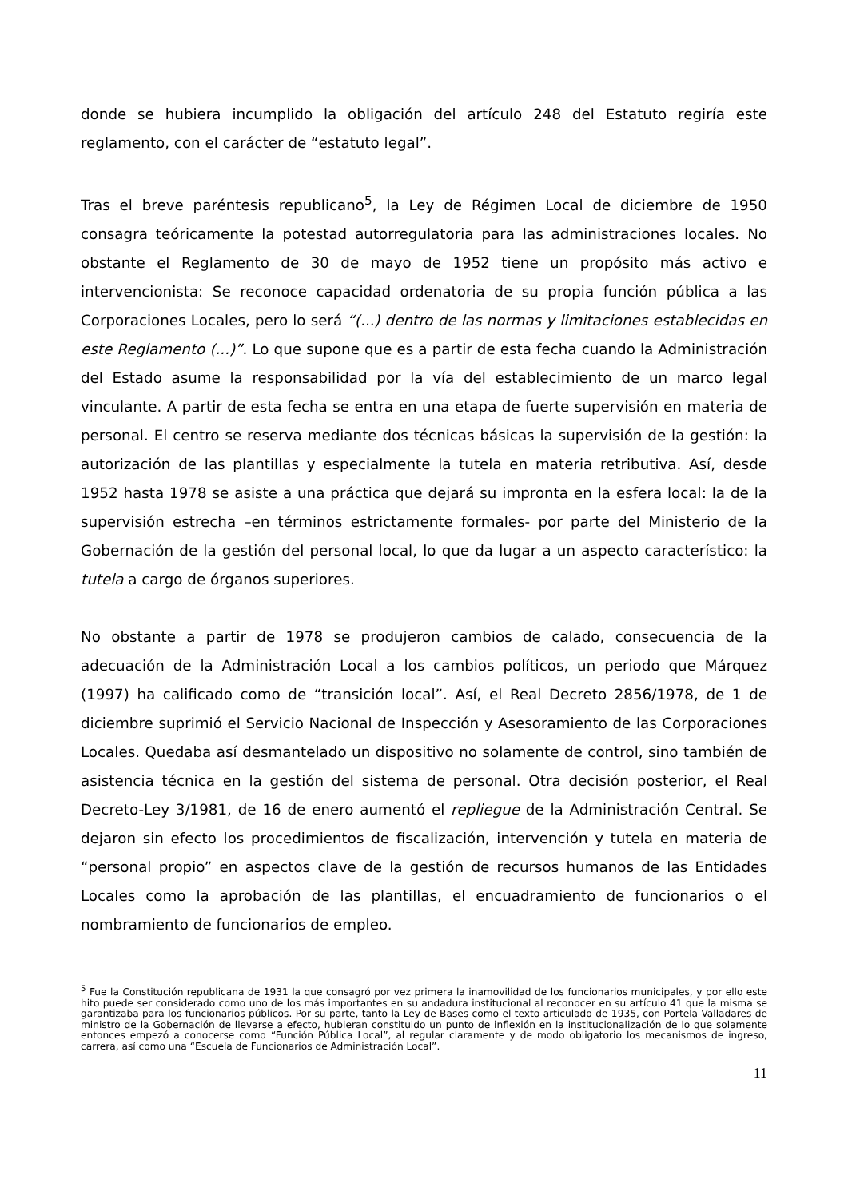donde se hubiera incumplido la obligación del artículo 248 del Estatuto regiría este reglamento, con el carácter de “estatuto legal”.
Tras el breve paréntesis republicano<sup>5</sup>, la Ley de Régimen Local de diciembre de 1950 consagra teóricamente la potestad autorregulatoria para las administraciones locales. No obstante el Reglamento de 30 de mayo de 1952 tiene un propósito más activo e intervencionista: Se reconoce capacidad ordenatoria de su propia función pública a las Corporaciones Locales, pero lo será “(...) dentro de las normas y limitaciones establecidas en este Reglamento (...)”. Lo que supone que es a partir de esta fecha cuando la Administración del Estado asume la responsabilidad por la vía del establecimiento de un marco legal vinculante. A partir de esta fecha se entra en una etapa de fuerte supervisión en materia de personal. El centro se reserva mediante dos técnicas básicas la supervisión de la gestión: la autorización de las plantillas y especialmente la tutela en materia retributiva. Así, desde 1952 hasta 1978 se asiste a una práctica que dejará su impronta en la esfera local: la de la supervisión estrecha –en términos estrictamente formales- por parte del Ministerio de la Gobernación de la gestión del personal local, lo que da lugar a un aspecto característico: la tutela a cargo de órganos superiores.
No obstante a partir de 1978 se produjeron cambios de calado, consecuencia de la adecuación de la Administración Local a los cambios políticos, un periodo que Márquez (1997) ha calificado como de “transición local”. Así, el Real Decreto 2856/1978, de 1 de diciembre suprimió el Servicio Nacional de Inspección y Asesoramiento de las Corporaciones Locales. Quedaba así desmantelado un dispositivo no solamente de control, sino también de asistencia técnica en la gestión del sistema de personal. Otra decisión posterior, el Real Decreto-Ley 3/1981, de 16 de enero aumentó el repliegue de la Administración Central. Se dejaron sin efecto los procedimientos de fiscalización, intervención y tutela en materia de “personal propio” en aspectos clave de la gestión de recursos humanos de las Entidades Locales como la aprobación de las plantillas, el encuadramiento de funcionarios o el nombramiento de funcionarios de empleo.
<sup>5</sup> Fue la Constitución republicana de 1931 la que consagró por vez primera la inamovilidad de los funcionarios municipales, y por ello este hito puede ser considerado como uno de los más importantes en su andadura institucional al reconocer en su artículo 41 que la misma se garantizaba para los funcionarios públicos. Por su parte, tanto la Ley de Bases como el texto articulado de 1935, con Portela Valladares de ministro de la Gobernación de llevarse a efecto, hubieran constituido un punto de inflexión en la institucionalización de lo que solamente entonces empezó a conocerse como “Función Pública Local”, al regular claramente y de modo obligatorio los mecanismos de ingreso, carrera, así como una “Escuela de Funcionarios de Administración Local”.
11